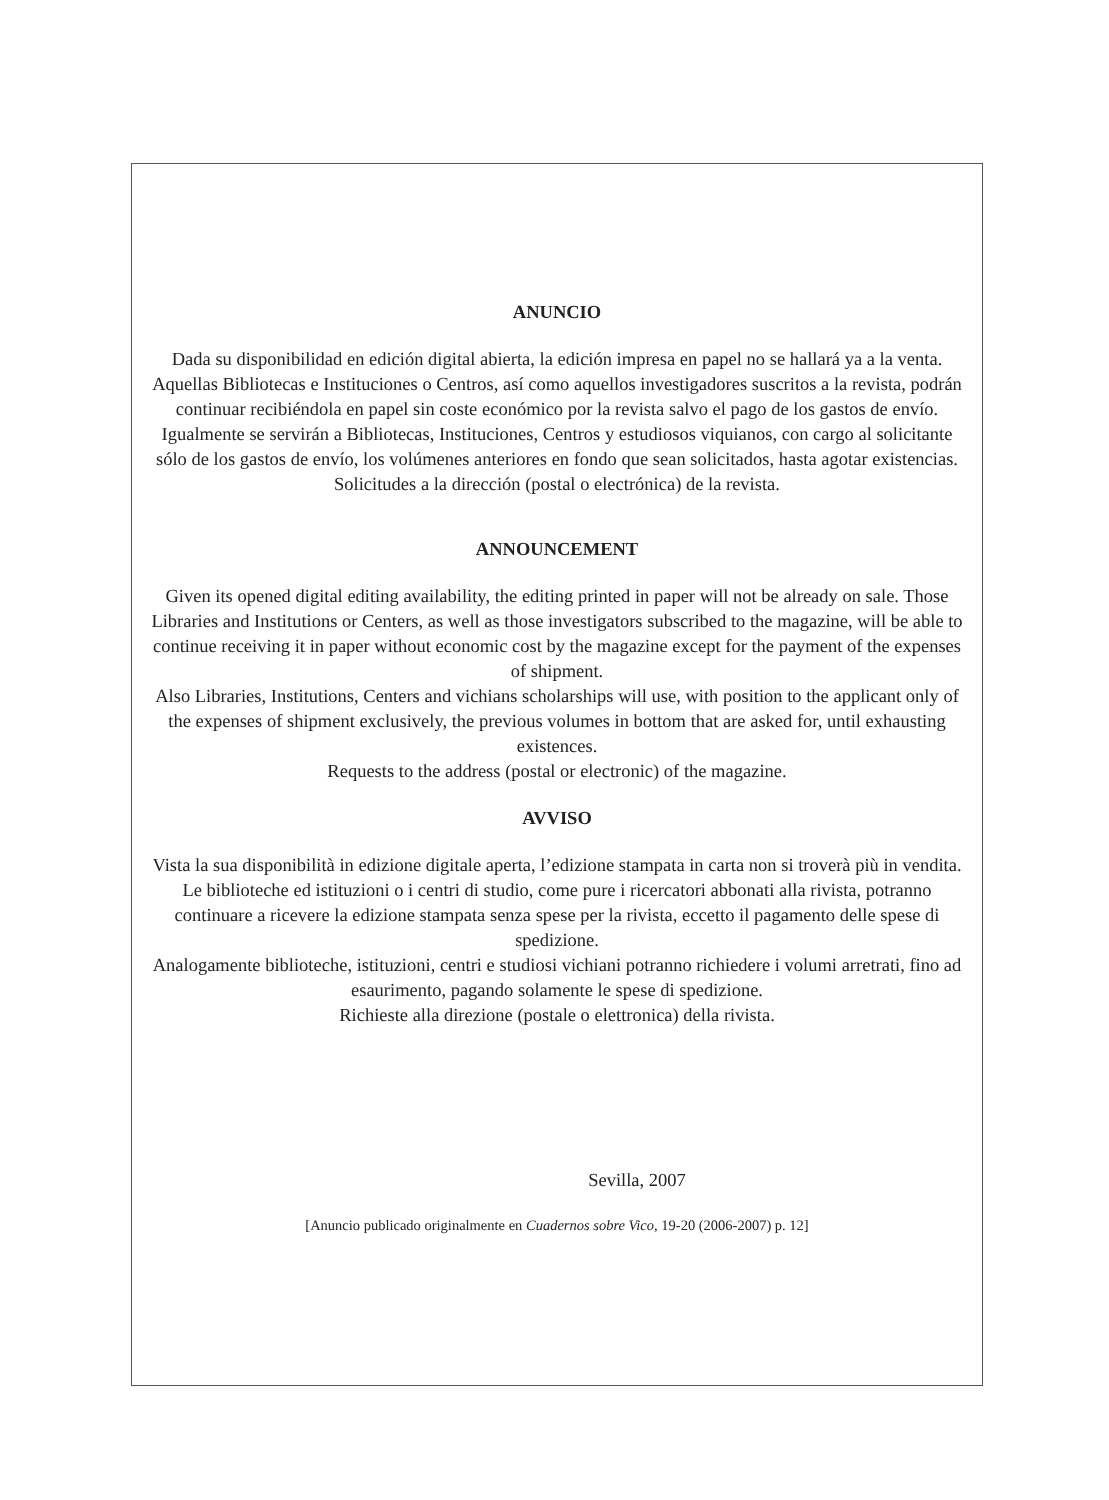ANUNCIO
Dada su disponibilidad en edición digital abierta, la edición impresa en papel no se hallará ya a la venta. Aquellas Bibliotecas e Instituciones o Centros, así como aquellos investigadores suscritos a la revista, podrán continuar recibiéndola en papel sin coste económico por la revista salvo el pago de los gastos de envío.
Igualmente se servirán a Bibliotecas, Instituciones, Centros y estudiosos viquianos, con cargo al solicitante sólo de los gastos de envío, los volúmenes anteriores en fondo que sean solicitados, hasta agotar existencias.
Solicitudes a la dirección (postal o electrónica) de la revista.
ANNOUNCEMENT
Given its opened digital editing availability, the editing printed in paper will not be already on sale. Those Libraries and Institutions or Centers, as well as those investigators subscribed to the magazine, will be able to continue receiving it in paper without economic cost by the magazine except for the payment of the expenses of shipment.
Also Libraries, Institutions, Centers and vichians scholarships will use, with position to the applicant only of the expenses of shipment exclusively, the previous volumes in bottom that are asked for, until exhausting existences.
Requests to the address (postal or electronic) of the magazine.
AVVISO
Vista la sua disponibilità in edizione digitale aperta, l’edizione stampata in carta non si troverà più in vendita. Le biblioteche ed istituzioni o i centri di studio, come pure i ricercatori abbonati alla rivista, potranno continuare a ricevere la edizione stampata senza spese per la rivista, eccetto il pagamento delle spese di spedizione.
Analogamente biblioteche, istituzioni, centri e studiosi vichiani potranno richiedere i volumi arretrati, fino ad esaurimento, pagando solamente le spese di spedizione.
Richieste alla direzione (postale o elettronica) della rivista.
Sevilla, 2007
[Anuncio publicado originalmente en Cuadernos sobre Vico, 19-20 (2006-2007) p. 12]